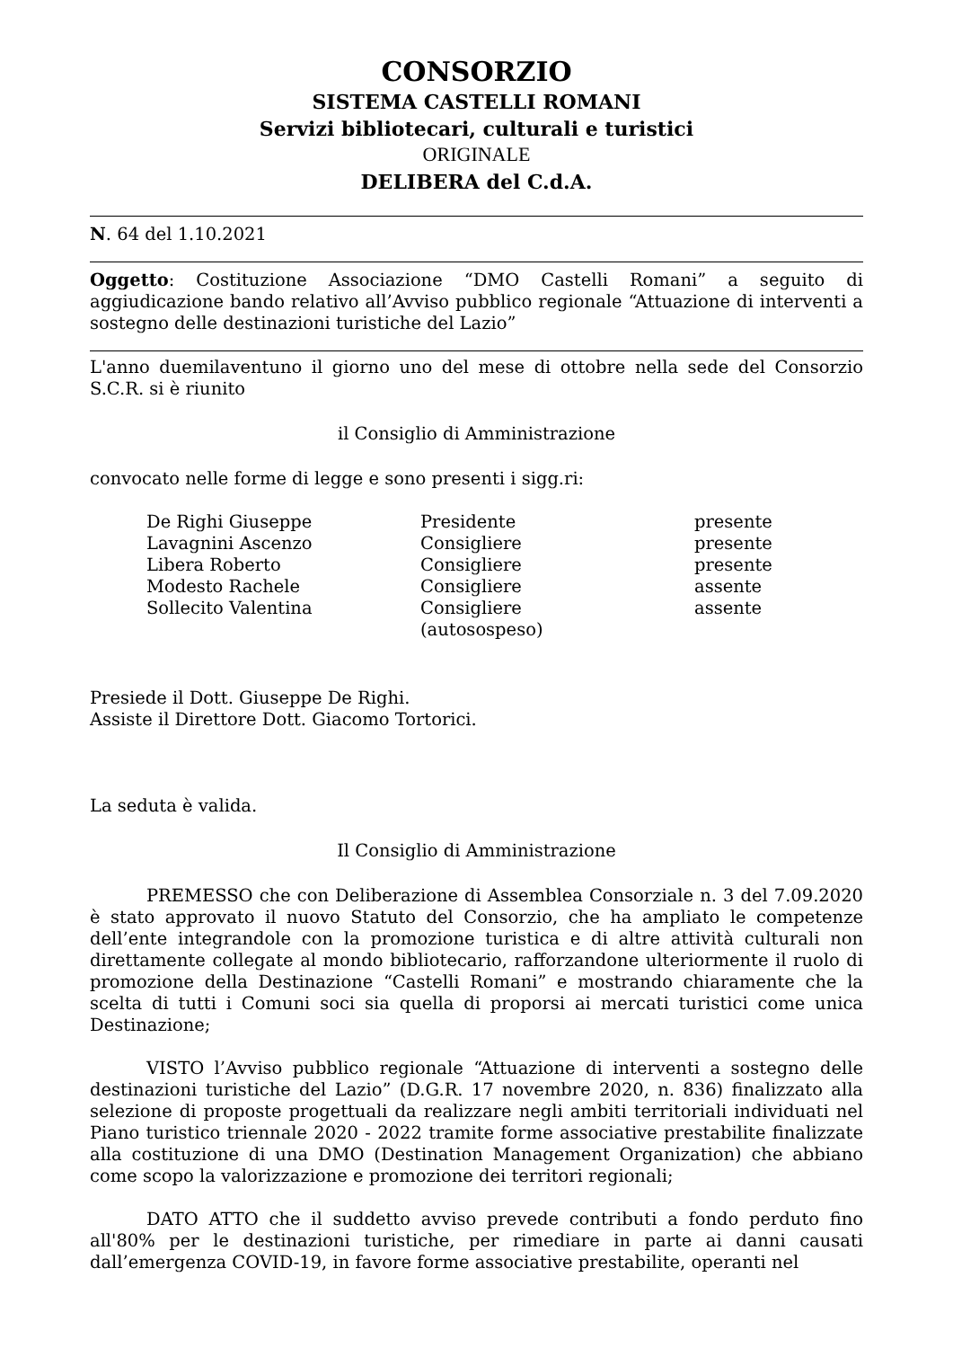CONSORZIO
SISTEMA CASTELLI ROMANI
Servizi bibliotecari, culturali e turistici
ORIGINALE
DELIBERA del C.d.A.
N. 64 del 1.10.2021
Oggetto: Costituzione Associazione “DMO Castelli Romani” a seguito di aggiudicazione bando relativo all’Avviso pubblico regionale “Attuazione di interventi a sostegno delle destinazioni turistiche del Lazio”
L'anno duemilaventuno il giorno uno del mese di ottobre nella sede del Consorzio S.C.R. si è riunito
il Consiglio di Amministrazione
convocato nelle forme di legge e sono presenti i sigg.ri:
| De Righi Giuseppe | Presidente | presente |
| Lavagnini Ascenzo | Consigliere | presente |
| Libera Roberto | Consigliere | presente |
| Modesto Rachele | Consigliere | assente |
| Sollecito Valentina | Consigliere (autosospeso) | assente |
Presiede il Dott. Giuseppe De Righi.
Assiste il Direttore Dott. Giacomo Tortorici.
La seduta è valida.
Il Consiglio di Amministrazione
PREMESSO che con Deliberazione di Assemblea Consorziale n. 3 del 7.09.2020 è stato approvato il nuovo Statuto del Consorzio, che ha ampliato le competenze dell’ente integrandole con la promozione turistica e di altre attività culturali non direttamente collegate al mondo bibliotecario, rafforzandone ulteriormente il ruolo di promozione della Destinazione “Castelli Romani” e mostrando chiaramente che la scelta di tutti i Comuni soci sia quella di proporsi ai mercati turistici come unica Destinazione;
VISTO l’Avviso pubblico regionale “Attuazione di interventi a sostegno delle destinazioni turistiche del Lazio” (D.G.R. 17 novembre 2020, n. 836) finalizzato alla selezione di proposte progettuali da realizzare negli ambiti territoriali individuati nel Piano turistico triennale 2020 - 2022 tramite forme associative prestabilite finalizzate alla costituzione di una DMO (Destination Management Organization) che abbiano come scopo la valorizzazione e promozione dei territori regionali;
DATO ATTO che il suddetto avviso prevede contributi a fondo perduto fino all'80% per le destinazioni turistiche, per rimediare in parte ai danni causati dall’emergenza COVID-19, in favore forme associative prestabilite, operanti nel